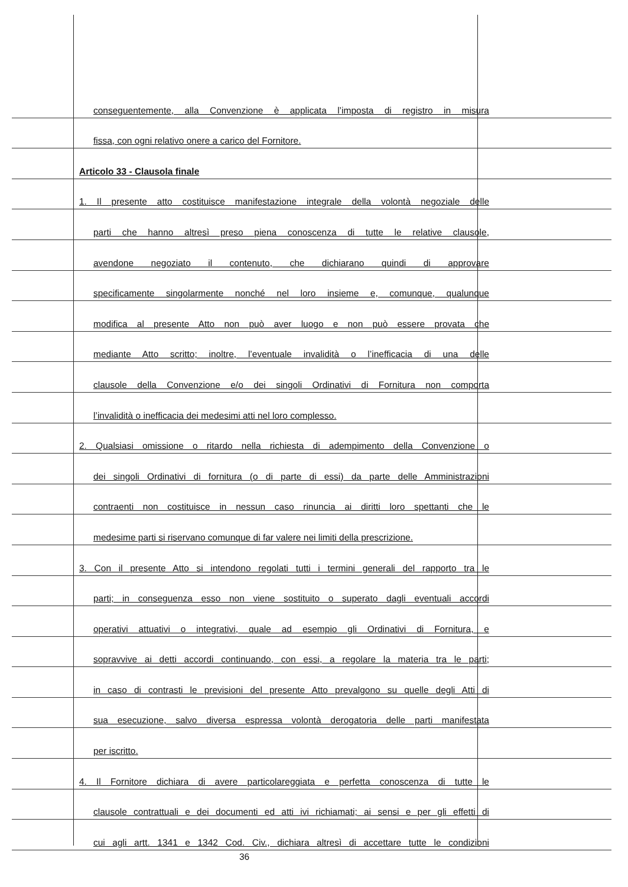conseguentemente, alla Convenzione è applicata l’imposta di registro in misura
fissa, con ogni relativo onere a carico del Fornitore.
Articolo 33 - Clausola finale
1. Il presente atto costituisce manifestazione integrale della volontà negoziale delle
parti che hanno altresì preso piena conoscenza di tutte le relative clausole,
avendone negoziato il contenuto, che dichiarano quindi di approvare
specificamente singolarmente nonché nel loro insieme e, comunque, qualunque
modifica al presente Atto non può aver luogo e non può essere provata che
mediante Atto scritto; inoltre, l’eventuale invalidità o l’inefficacia di una delle
clausole della Convenzione e/o dei singoli Ordinativi di Fornitura non comporta
l’invalidità o inefficacia dei medesimi atti nel loro complesso.
2. Qualsiasi omissione o ritardo nella richiesta di adempimento della Convenzione o
dei singoli Ordinativi di fornitura (o di parte di essi) da parte delle Amministrazioni
contraenti non costituisce in nessun caso rinuncia ai diritti loro spettanti che le
medesime parti si riservano comunque di far valere nei limiti della prescrizione.
3. Con il presente Atto si intendono regolati tutti i termini generali del rapporto tra le
parti; in conseguenza esso non viene sostituito o superato dagli eventuali accordi
operativi attuativi o integrativi, quale ad esempio gli Ordinativi di Fornitura, e
sopravvive ai detti accordi continuando, con essi, a regolare la materia tra le parti;
in caso di contrasti le previsioni del presente Atto prevalgono su quelle degli Atti di
sua esecuzione, salvo diversa espressa volontà derogatoria delle parti manifestata
per iscritto.
4. Il Fornitore dichiara di avere particolareggiata e perfetta conoscenza di tutte le
clausole contrattuali e dei documenti ed atti ivi richiamati; ai sensi e per gli effetti di
cui agli artt. 1341 e 1342 Cod. Civ., dichiara altresì di accettare tutte le condizioni
36